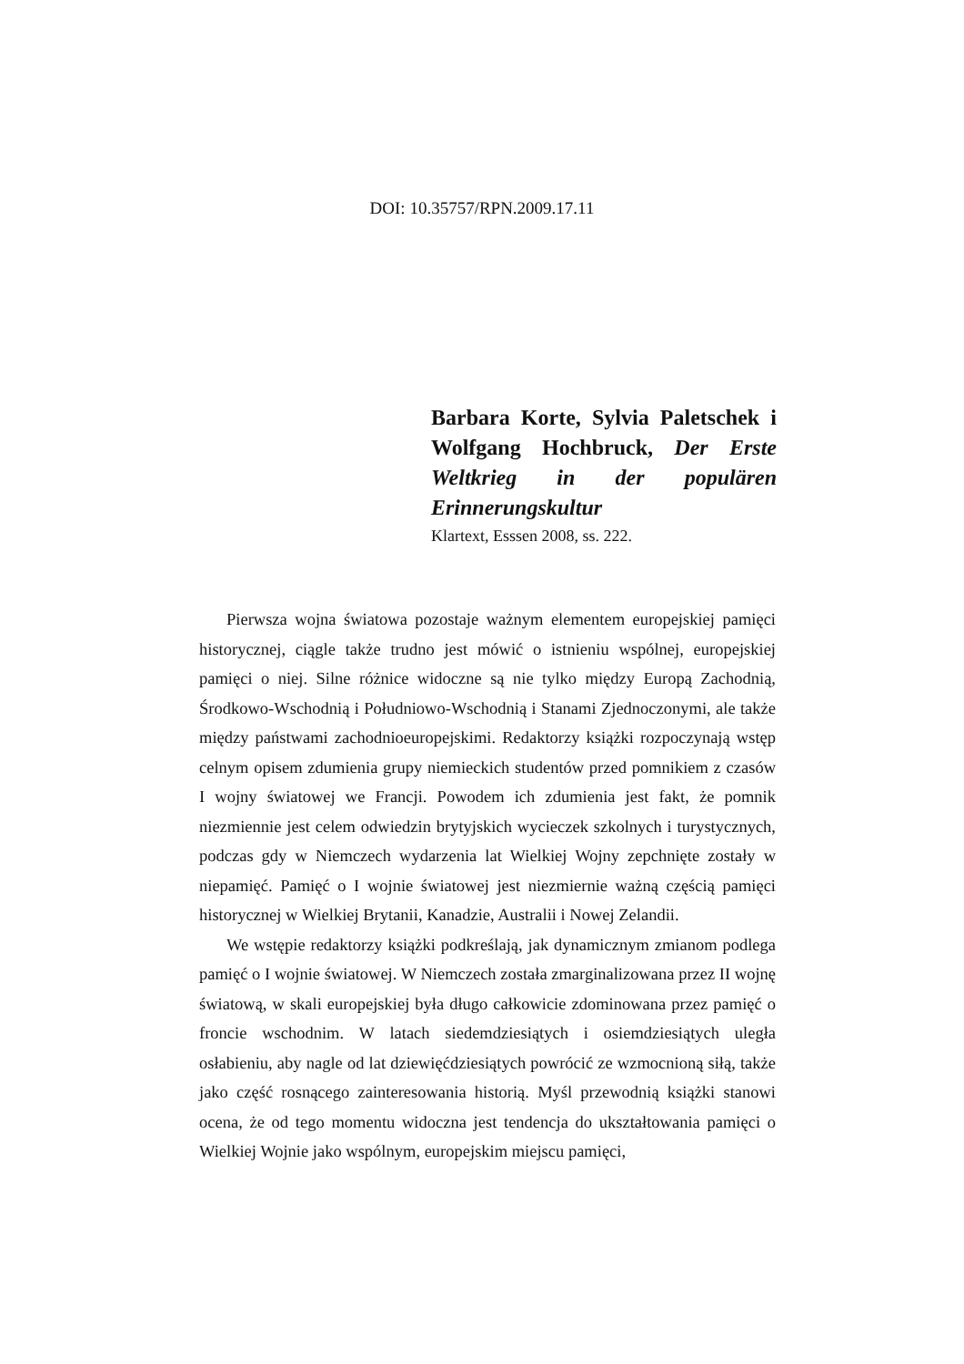DOI: 10.35757/RPN.2009.17.11
Barbara Korte, Sylvia Paletschek i Wolfgang Hochbruck, Der Erste Weltkrieg in der populären Erinnerungskultur
Klartext, Esssen 2008, ss. 222.
Pierwsza wojna światowa pozostaje ważnym elementem europejskiej pamięci historycznej, ciągle także trudno jest mówić o istnieniu wspólnej, europejskiej pamięci o niej. Silne różnice widoczne są nie tylko między Europą Zachodnią, Środkowo-Wschodnią i Południowo-Wschodnią i Stanami Zjednoczonymi, ale także między państwami zachodnioeuropejskimi. Redaktorzy książki rozpoczynają wstęp celnym opisem zdumienia grupy niemieckich studentów przed pomnikiem z czasów I wojny światowej we Francji. Powodem ich zdumienia jest fakt, że pomnik niezmiennie jest celem odwiedzin brytyjskich wycieczek szkolnych i turystycznych, podczas gdy w Niemczech wydarzenia lat Wielkiej Wojny zepchnięte zostały w niepamięć. Pamięć o I wojnie światowej jest niezmiernie ważną częścią pamięci historycznej w Wielkiej Brytanii, Kanadzie, Australii i Nowej Zelandii.
We wstępie redaktorzy książki podkreślają, jak dynamicznym zmianom podlega pamięć o I wojnie światowej. W Niemczech została zmarginalizowana przez II wojnę światową, w skali europejskiej była długo całkowicie zdominowana przez pamięć o froncie wschodnim. W latach siedemdziesiątych i osiemdziesiątych uległa osłabieniu, aby nagle od lat dziewięćdziesiątych powrócić ze wzmocnioną siłą, także jako część rosnącego zainteresowania historią. Myśl przewodnią książki stanowi ocena, że od tego momentu widoczna jest tendencja do ukształtowania pamięci o Wielkiej Wojnie jako wspólnym, europejskim miejscu pamięci,